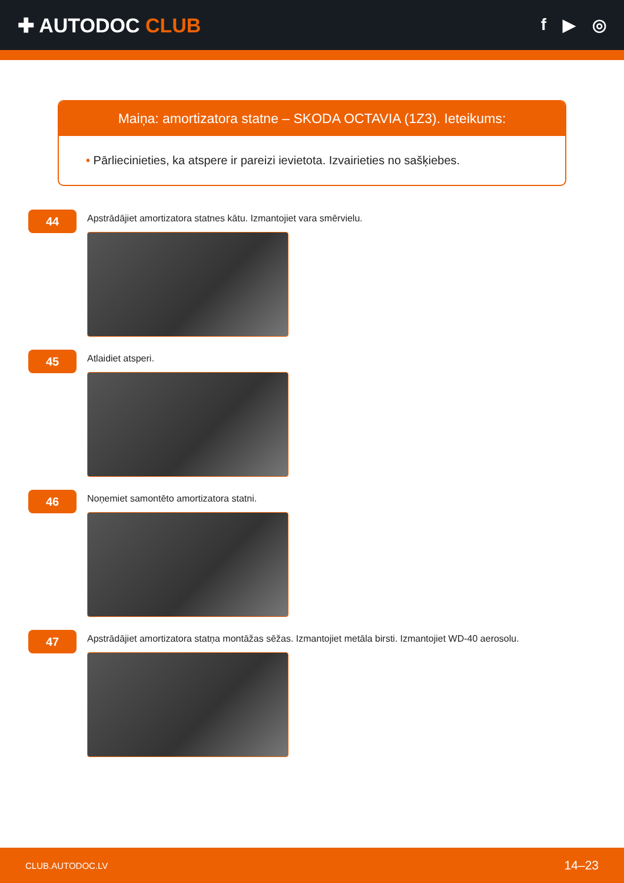✚ AUTODOC CLUB
f ▶ ◎
Maiņa: amortizatora statne – SKODA OCTAVIA (1Z3). Ieteikums:
• Pārliecinieties, ka atspere ir pareizi ievietota. Izvairieties no sašķiebes.
44
Apstrādājiet amortizatora statnes kātu. Izmantojiet vara smērvielu.
45
Atlaidiet atsperi.
46
Noņemiet samontēto amortizatora statni.
47
Apstrādājiet amortizatora statņa montāžas sēžas. Izmantojiet metāla birsti. Izmantojiet WD-40 aerosolu.
CLUB.AUTODOC.LV 14–23